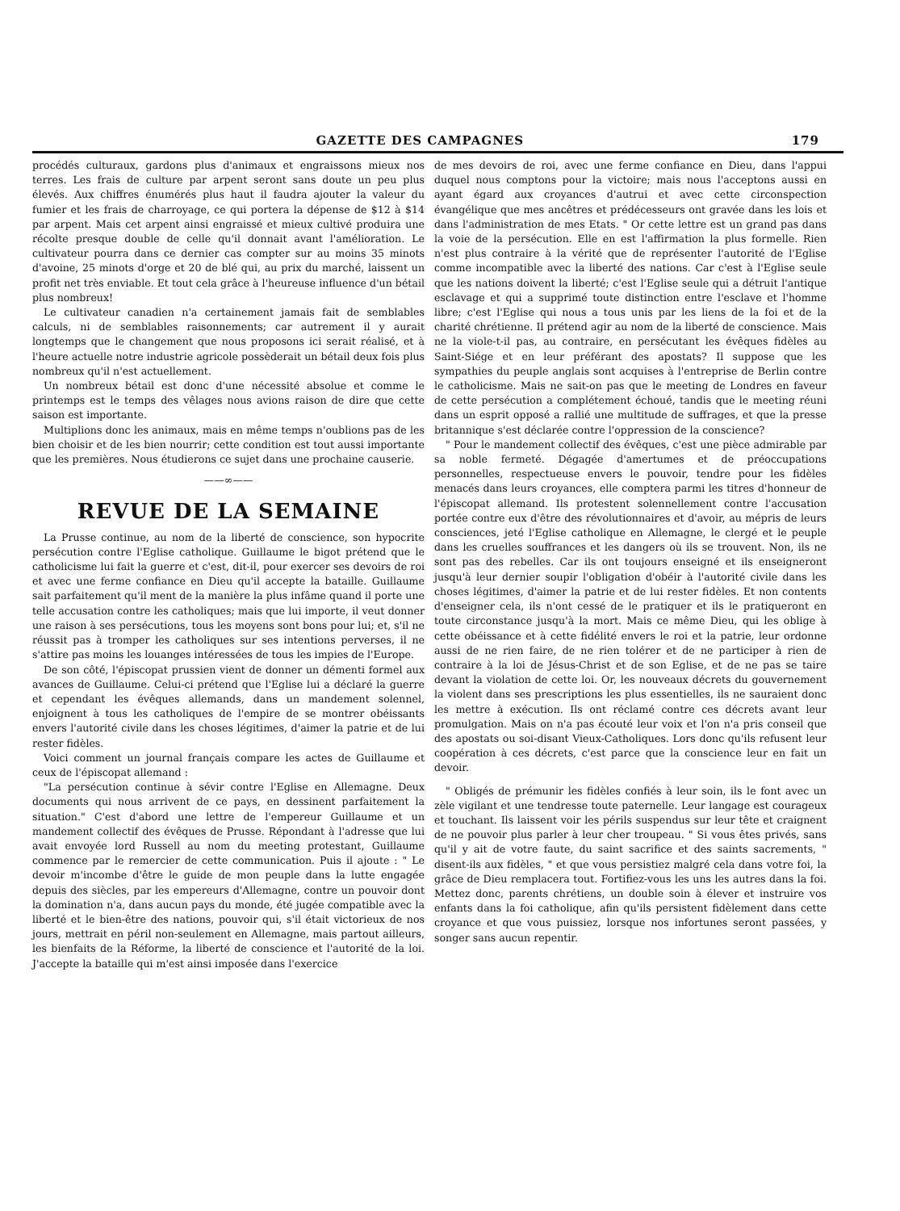GAZETTE DES CAMPAGNES 179
procédés culturaux, gardons plus d'animaux et engraissons mieux nos terres. Les frais de culture par arpent seront sans doute un peu plus élevés. Aux chiffres énumérés plus haut il faudra ajouter la valeur du fumier et les frais de charroyage, ce qui portera la dépense de $12 à $14 par arpent. Mais cet arpent ainsi engraissé et mieux cultivé produira une récolte presque double de celle qu'il donnait avant l'amélioration. Le cultivateur pourra dans ce dernier cas compter sur au moins 35 minots d'avoine, 25 minots d'orge et 20 de blé qui, au prix du marché, laissent un profit net très enviable. Et tout cela grâce à l'heureuse influence d'un bétail plus nombreux!
Le cultivateur canadien n'a certainement jamais fait de semblables calculs, ni de semblables raisonnements; car autrement il y aurait longtemps que le changement que nous proposons ici serait réalisé, et à l'heure actuelle notre industrie agricole possèderait un bétail deux fois plus nombreux qu'il n'est actuellement.
Un nombreux bétail est donc d'une nécessité absolue et comme le printemps est le temps des vêlages nous avions raison de dire que cette saison est importante.
Multiplions donc les animaux, mais en même temps n'oublions pas de les bien choisir et de les bien nourrir; cette condition est tout aussi importante que les premières. Nous étudierons ce sujet dans une prochaine causerie.
——∞——
REVUE DE LA SEMAINE
La Prusse continue, au nom de la liberté de conscience, son hypocrite persécution contre l'Eglise catholique. Guillaume le bigot prétend que le catholicisme lui fait la guerre et c'est, dit-il, pour exercer ses devoirs de roi et avec une ferme confiance en Dieu qu'il accepte la bataille. Guillaume sait parfaitement qu'il ment de la manière la plus infâme quand il porte une telle accusation contre les catholiques; mais que lui importe, il veut donner une raison à ses persécutions, tous les moyens sont bons pour lui; et, s'il ne réussit pas à tromper les catholiques sur ses intentions perverses, il ne s'attire pas moins les louanges intéressées de tous les impies de l'Europe.
De son côté, l'épiscopat prussien vient de donner un démenti formel aux avances de Guillaume. Celui-ci prétend que l'Eglise lui a déclaré la guerre et cependant les évêques allemands, dans un mandement solennel, enjoignent à tous les catholiques de l'empire de se montrer obéissants envers l'autorité civile dans les choses légitimes, d'aimer la patrie et de lui rester fidèles.
Voici comment un journal français compare les actes de Guillaume et ceux de l'épiscopat allemand :
"La persécution continue à sévir contre l'Eglise en Allemagne. Deux documents qui nous arrivent de ce pays, en dessinent parfaitement la situation." C'est d'abord une lettre de l'empereur Guillaume et un mandement collectif des évêques de Prusse. Répondant à l'adresse que lui avait envoyée lord Russell au nom du meeting protestant, Guillaume commence par le remercier de cette communication. Puis il ajoute : " Le devoir m'incombe d'être le guide de mon peuple dans la lutte engagée depuis des siècles, par les empereurs d'Allemagne, contre un pouvoir dont la domination n'a, dans aucun pays du monde, été jugée compatible avec la liberté et le bien-être des nations, pouvoir qui, s'il était victorieux de nos jours, mettrait en péril non-seulement en Allemagne, mais partout ailleurs, les bienfaits de la Réforme, la liberté de conscience et l'autorité de la loi. J'accepte la bataille qui m'est ainsi imposée dans l'exercice
de mes devoirs de roi, avec une ferme confiance en Dieu, dans l'appui duquel nous comptons pour la victoire; mais nous l'acceptons aussi en ayant égard aux croyances d'autrui et avec cette circonspection évangélique que mes ancêtres et prédécesseurs ont gravée dans les lois et dans l'administration de mes Etats. " Or cette lettre est un grand pas dans la voie de la persécution. Elle en est l'affirmation la plus formelle. Rien n'est plus contraire à la vérité que de représenter l'autorité de l'Eglise comme incompatible avec la liberté des nations. Car c'est à l'Eglise seule que les nations doivent la liberté; c'est l'Eglise seule qui a détruit l'antique esclavage et qui a supprimé toute distinction entre l'esclave et l'homme libre; c'est l'Eglise qui nous a tous unis par les liens de la foi et de la charité chrétienne. Il prétend agir au nom de la liberté de conscience. Mais ne la viole-t-il pas, au contraire, en persécutant les évêques fidèles au Saint-Siége et en leur préférant des apostats? Il suppose que les sympathies du peuple anglais sont acquises à l'entreprise de Berlin contre le catholicisme. Mais ne sait-on pas que le meeting de Londres en faveur de cette persécution a complétement échoué, tandis que le meeting réuni dans un esprit opposé a rallié une multitude de suffrages, et que la presse britannique s'est déclarée contre l'oppression de la conscience?
" Pour le mandement collectif des évêques, c'est une pièce admirable par sa noble fermeté. Dégagée d'amertumes et de préoccupations personnelles, respectueuse envers le pouvoir, tendre pour les fidèles menacés dans leurs croyances, elle comptera parmi les titres d'honneur de l'épiscopat allemand. Ils protestent solennellement contre l'accusation portée contre eux d'être des révolutionnaires et d'avoir, au mépris de leurs consciences, jeté l'Eglise catholique en Allemagne, le clergé et le peuple dans les cruelles souffrances et les dangers où ils se trouvent. Non, ils ne sont pas des rebelles. Car ils ont toujours enseigné et ils enseigneront jusqu'à leur dernier soupir l'obligation d'obéir à l'autorité civile dans les choses légitimes, d'aimer la patrie et de lui rester fidèles. Et non contents d'enseigner cela, ils n'ont cessé de le pratiquer et ils le pratiqueront en toute circonstance jusqu'à la mort. Mais ce même Dieu, qui les oblige à cette obéissance et à cette fidélité envers le roi et la patrie, leur ordonne aussi de ne rien faire, de ne rien tolérer et de ne participer à rien de contraire à la loi de Jésus-Christ et de son Eglise, et de ne pas se taire devant la violation de cette loi. Or, les nouveaux décrets du gouvernement la violent dans ses prescriptions les plus essentielles, ils ne sauraient donc les mettre à exécution. Ils ont réclamé contre ces décrets avant leur promulgation. Mais on n'a pas écouté leur voix et l'on n'a pris conseil que des apostats ou soi-disant Vieux-Catholiques. Lors donc qu'ils refusent leur coopération à ces décrets, c'est parce que la conscience leur en fait un devoir.
" Obligés de prémunir les fidèles confiés à leur soin, ils le font avec un zèle vigilant et une tendresse toute paternelle. Leur langage est courageux et touchant. Ils laissent voir les périls suspendus sur leur tête et craignent de ne pouvoir plus parler à leur cher troupeau. " Si vous êtes privés, sans qu'il y ait de votre faute, du saint sacrifice et des saints sacrements, " disent-ils aux fidèles, " et que vous persistiez malgré cela dans votre foi, la grâce de Dieu remplacera tout. Fortifiez-vous les uns les autres dans la foi. Mettez donc, parents chrétiens, un double soin à élever et instruire vos enfants dans la foi catholique, afin qu'ils persistent fidèlement dans cette croyance et que vous puissiez, lorsque nos infortunes seront passées, y songer sans aucun repentir.